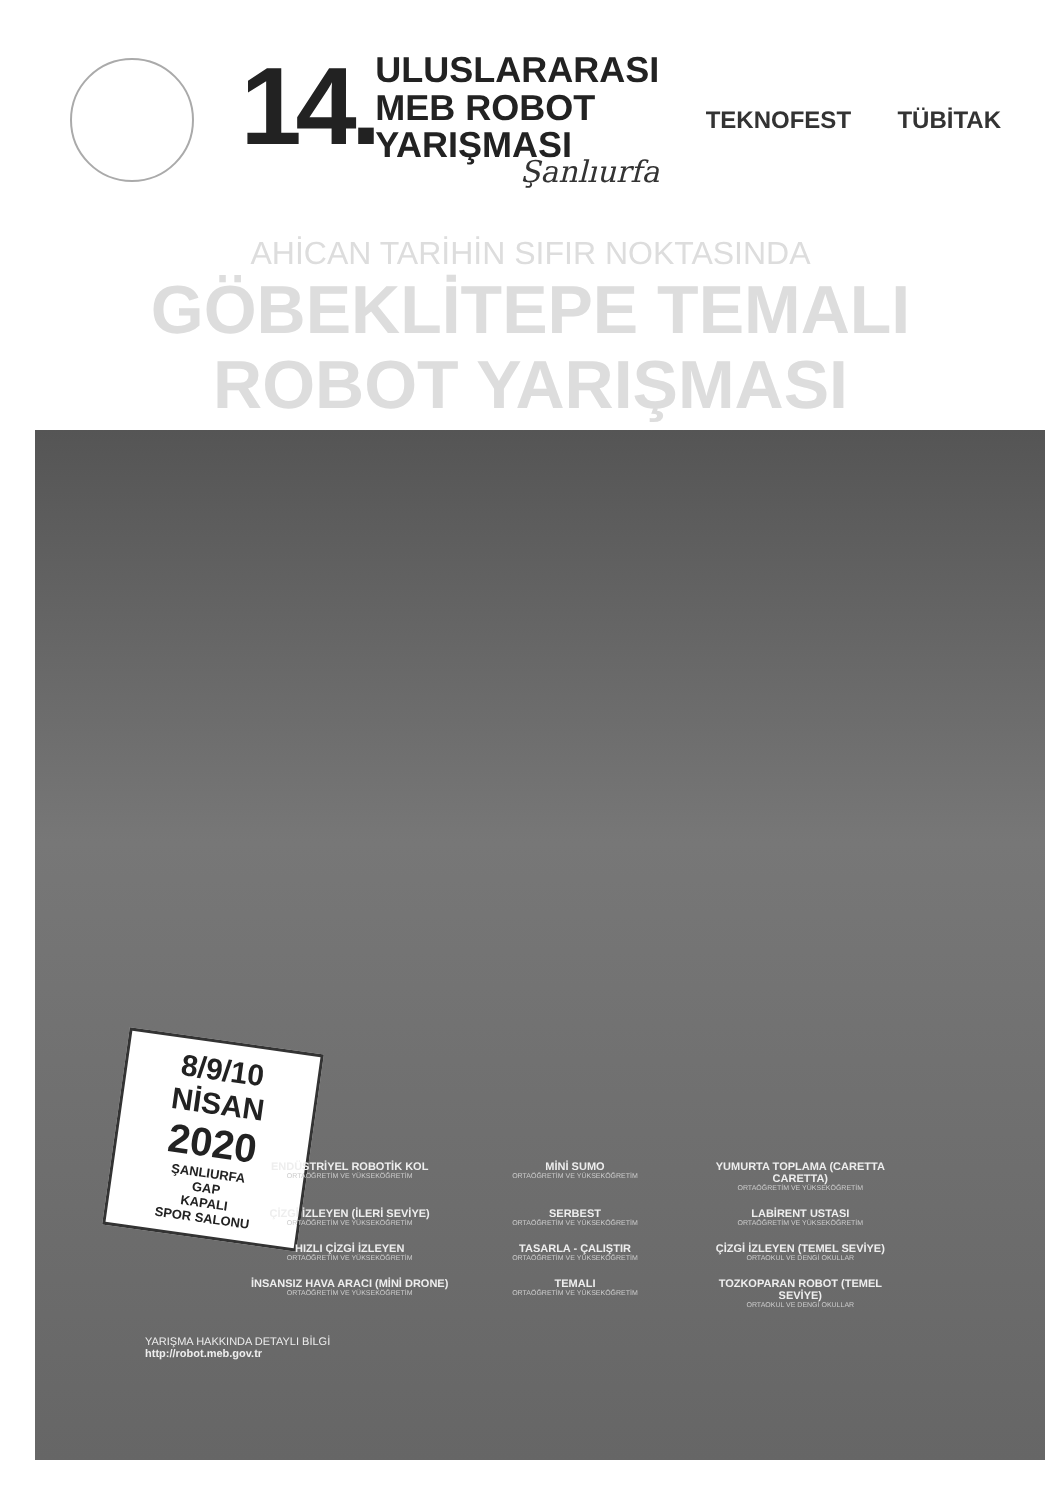14.
ULUSLARARASI
MEB ROBOT
YARIŞMASI
Şanlıurfa
TEKNOFEST TÜBİTAK
AHİCAN TARİHİN SIFIR NOKTASINDA
GÖBEKLİTEPE TEMALI
ROBOT YARIŞMASI
8/9/10
NİSAN
2020
ŞANLIURFA
GAP
KAPALI
SPOR SALONU
ENDÜSTRİYEL ROBOTİK KOL
ORTAÖĞRETİM VE YÜKSEKÖĞRETİM
MİNİ SUMO
ORTAÖĞRETİM VE YÜKSEKÖĞRETİM
YUMURTA TOPLAMA (CARETTA CARETTA)
ORTAÖĞRETİM VE YÜKSEKÖĞRETİM
ÇİZGİ İZLEYEN (İLERİ SEVİYE)
ORTAÖĞRETİM VE YÜKSEKÖĞRETİM
SERBEST
ORTAÖĞRETİM VE YÜKSEKÖĞRETİM
LABİRENT USTASI
ORTAÖĞRETİM VE YÜKSEKÖĞRETİM
HIZLI ÇİZGİ İZLEYEN
ORTAÖĞRETİM VE YÜKSEKÖĞRETİM
TASARLA - ÇALIŞTIR
ORTAÖĞRETİM VE YÜKSEKÖĞRETİM
ÇİZGİ İZLEYEN (TEMEL SEVİYE)
ORTAOKUL VE DENGİ OKULLAR
İNSANSIZ HAVA ARACI (MİNİ DRONE)
ORTAÖĞRETİM VE YÜKSEKÖĞRETİM
TEMALI
ORTAÖĞRETİM VE YÜKSEKÖĞRETİM
TOZKOPARAN ROBOT (TEMEL SEVİYE)
ORTAOKUL VE DENGİ OKULLAR
YARIŞMA HAKKINDA DETAYLI BİLGİ
http://robot.meb.gov.tr